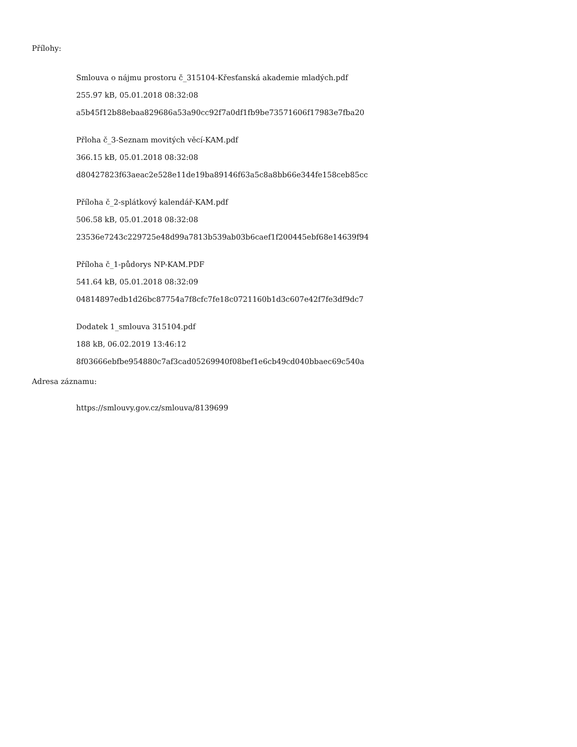Přílohy:
Smlouva o nájmu prostoru č_315104-Křesťanská akademie mladých.pdf
255.97 kB, 05.01.2018 08:32:08
a5b45f12b88ebaa829686a53a90cc92f7a0df1fb9be73571606f17983e7fba20
Přloha č_3-Seznam movitých věcí-KAM.pdf
366.15 kB, 05.01.2018 08:32:08
d80427823f63aeac2e528e11de19ba89146f63a5c8a8bb66e344fe158ceb85cc
Příloha č_2-splátkový kalendář-KAM.pdf
506.58 kB, 05.01.2018 08:32:08
23536e7243c229725e48d99a7813b539ab03b6caef1f200445ebf68e14639f94
Příloha č_1-půdorys NP-KAM.PDF
541.64 kB, 05.01.2018 08:32:09
04814897edb1d26bc87754a7f8cfc7fe18c0721160b1d3c607e42f7fe3df9dc7
Dodatek 1_smlouva 315104.pdf
188 kB, 06.02.2019 13:46:12
8f03666ebfbe954880c7af3cad05269940f08bef1e6cb49cd040bbaec69c540a
Adresa záznamu:
https://smlouvy.gov.cz/smlouva/8139699